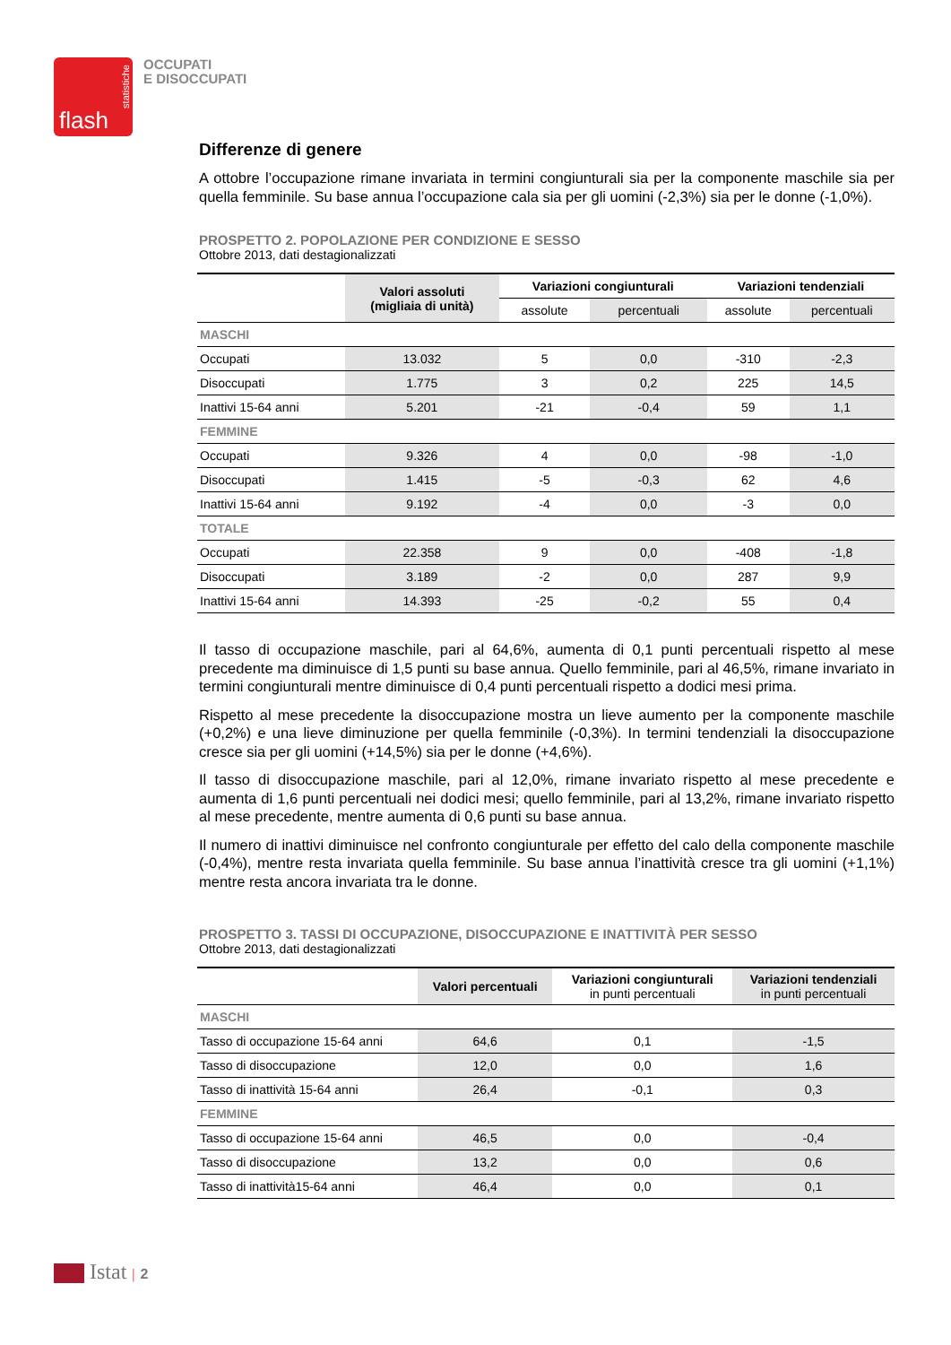flash
statistiche
OCCUPATI
E DISOCCUPATI
Differenze di genere
A ottobre l’occupazione rimane invariata in termini congiunturali sia per la componente maschile sia per quella femminile. Su base annua l’occupazione cala sia per gli uomini (-2,3%) sia per le donne (-1,0%).
PROSPETTO 2. POPOLAZIONE PER CONDIZIONE E SESSO
Ottobre 2013, dati destagionalizzati
| | Valori assoluti (migliaia di unità) | Variazioni congiunturali | | Variazioni tendenziali | |
| --- | --- | --- | --- | --- | --- |
| | | assolute | percentuali | assolute | percentuali |
| MASCHI | | | | | |
| Occupati | 13.032 | 5 | 0,0 | -310 | -2,3 |
| Disoccupati | 1.775 | 3 | 0,2 | 225 | 14,5 |
| Inattivi 15-64 anni | 5.201 | -21 | -0,4 | 59 | 1,1 |
| FEMMINE | | | | | |
| Occupati | 9.326 | 4 | 0,0 | -98 | -1,0 |
| Disoccupati | 1.415 | -5 | -0,3 | 62 | 4,6 |
| Inattivi 15-64 anni | 9.192 | -4 | 0,0 | -3 | 0,0 |
| TOTALE | | | | | |
| Occupati | 22.358 | 9 | 0,0 | -408 | -1,8 |
| Disoccupati | 3.189 | -2 | 0,0 | 287 | 9,9 |
| Inattivi 15-64 anni | 14.393 | -25 | -0,2 | 55 | 0,4 |
Il tasso di occupazione maschile, pari al 64,6%, aumenta di 0,1 punti percentuali rispetto al mese precedente ma diminuisce di 1,5 punti su base annua. Quello femminile, pari al 46,5%, rimane invariato in termini congiunturali mentre diminuisce di 0,4 punti percentuali rispetto a dodici mesi prima.
Rispetto al mese precedente la disoccupazione mostra un lieve aumento per la componente maschile (+0,2%) e una lieve diminuzione per quella femminile (-0,3%). In termini tendenziali la disoccupazione cresce sia per gli uomini (+14,5%) sia per le donne (+4,6%).
Il tasso di disoccupazione maschile, pari al 12,0%, rimane invariato rispetto al mese precedente e aumenta di 1,6 punti percentuali nei dodici mesi; quello femminile, pari al 13,2%, rimane invariato rispetto al mese precedente, mentre aumenta di 0,6 punti su base annua.
Il numero di inattivi diminuisce nel confronto congiunturale per effetto del calo della componente maschile (-0,4%), mentre resta invariata quella femminile. Su base annua l’inattività cresce tra gli uomini (+1,1%) mentre resta ancora invariata tra le donne.
PROSPETTO 3. TASSI DI OCCUPAZIONE, DISOCCUPAZIONE E INATTIVITÀ PER SESSO
Ottobre 2013, dati destagionalizzati
| | Valori percentuali | Variazioni congiunturali in punti percentuali | Variazioni tendenziali in punti percentuali |
| --- | --- | --- | --- |
| MASCHI | | | |
| Tasso di occupazione 15-64 anni | 64,6 | 0,1 | -1,5 |
| Tasso di disoccupazione | 12,0 | 0,0 | 1,6 |
| Tasso di inattività 15-64 anni | 26,4 | -0,1 | 0,3 |
| FEMMINE | | | |
| Tasso di occupazione 15-64 anni | 46,5 | 0,0 | -0,4 |
| Tasso di disoccupazione | 13,2 | 0,0 | 0,6 |
| Tasso di inattività15-64 anni | 46,4 | 0,0 | 0,1 |
Istat | 2